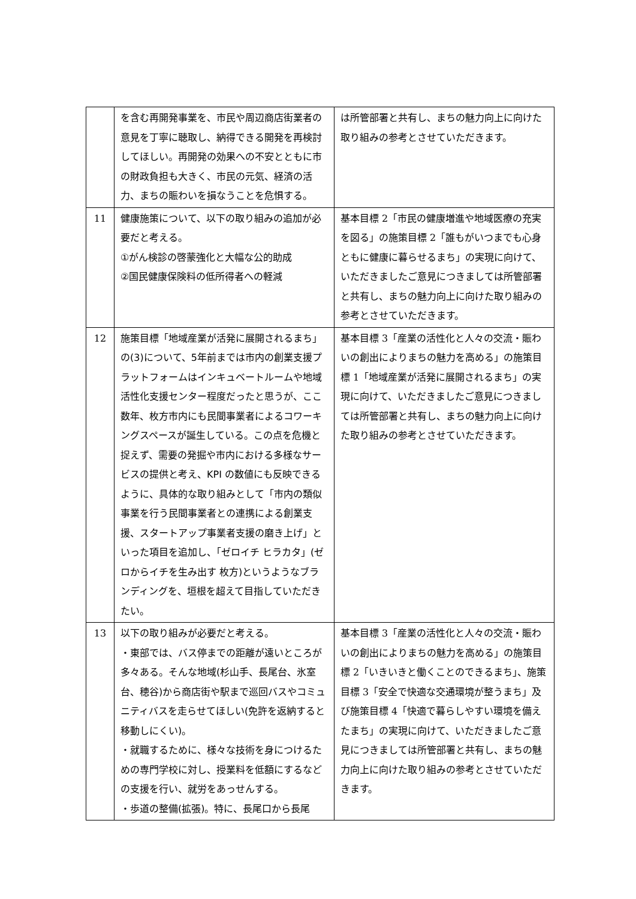| | を含む再開発事業を、市民や周辺商店街業者の意見を丁寧に聴取し、納得できる開発を再検討してほしい。再開発の効果への不安とともに市の財政負担も大きく、市民の元気、経済の活力、まちの賑わいを損なうことを危惧する。 | は所管部署と共有し、まちの魅力向上に向けた取り組みの参考とさせていただきます。 |
| 11 | 健康施策について、以下の取り組みの追加が必要だと考える。 ①がん検診の啓蒙強化と大幅な公的助成 ②国民健康保険料の低所得者への軽減 | 基本目標 2「市民の健康増進や地域医療の充実を図る」の施策目標 2「誰もがいつまでも心身ともに健康に暮らせるまち」の実現に向けて、いただきましたご意見につきましては所管部署と共有し、まちの魅力向上に向けた取り組みの参考とさせていただきます。 |
| 12 | 施策目標「地域産業が活発に展開されるまち」の(3)について、5年前までは市内の創業支援プラットフォームはインキュベートルームや地域活性化支援センター程度だったと思うが、ここ数年、枚方市内にも民間事業者によるコワーキングスペースが誕生している。この点を危機と捉えず、需要の発掘や市内における多様なサービスの提供と考え、KPI の数値にも反映できるように、具体的な取り組みとして「市内の類似事業を行う民間事業者との連携による創業支援、スタートアップ事業者支援の磨き上げ」といった項目を追加し、「ゼロイチ ヒラカタ」(ゼロからイチを生み出す 枚方)というようなブランディングを、垣根を超えて目指していただきたい。 | 基本目標 3「産業の活性化と人々の交流・賑わいの創出によりまちの魅力を高める」の施策目標 1「地域産業が活発に展開されるまち」の実現に向けて、いただきましたご意見につきましては所管部署と共有し、まちの魅力向上に向けた取り組みの参考とさせていただきます。 |
| 13 | 以下の取り組みが必要だと考える。 ・東部では、バス停までの距離が遠いところが多々ある。そんな地域(杉山手、長尾台、氷室台、穂谷)から商店街や駅まで巡回バスやコミュニティバスを走らせてほしい(免許を返納すると移動しにくい)。 ・就職するために、様々な技術を身につけるための専門学校に対し、授業料を低額にするなどの支援を行い、就労をあっせんする。 ・歩道の整備(拡張)。特に、長尾口から長尾 | 基本目標 3「産業の活性化と人々の交流・賑わいの創出によりまちの魅力を高める」の施策目標 2「いきいきと働くことのできるまち」、施策目標 3「安全で快適な交通環境が整うまち」及び施策目標 4「快適で暮らしやすい環境を備えたまち」の実現に向けて、いただきましたご意見につきましては所管部署と共有し、まちの魅力向上に向けた取り組みの参考とさせていただきます。 |